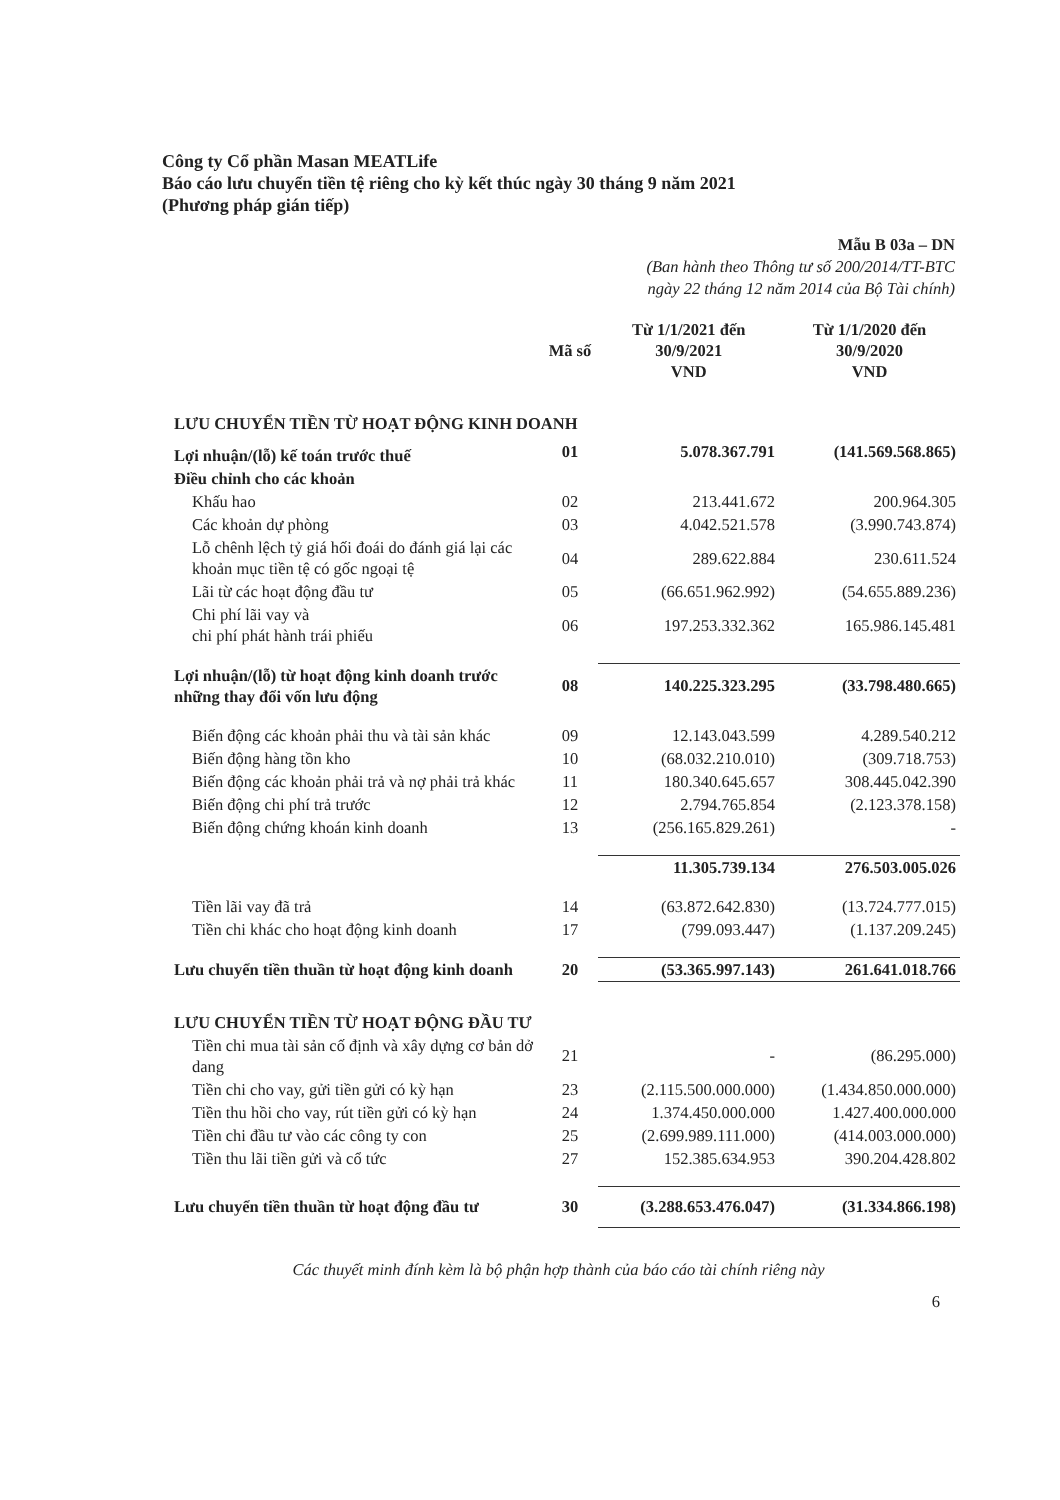Công ty Cổ phần Masan MEATLife
Báo cáo lưu chuyển tiền tệ riêng cho kỳ kết thúc ngày 30 tháng 9 năm 2021
(Phương pháp gián tiếp)
Mẫu B 03a – DN
(Ban hành theo Thông tư số 200/2014/TT-BTC
ngày 22 tháng 12 năm 2014 của Bộ Tài chính)
| | Mã số | Từ 1/1/2021 đến 30/9/2021 VND | Từ 1/1/2020 đến 30/9/2020 VND |
| --- | --- | --- | --- |
| LƯU CHUYỂN TIỀN TỪ HOẠT ĐỘNG KINH DOANH | | | |
| Lợi nhuận/(lỗ) kế toán trước thuế | 01 | 5.078.367.791 | (141.569.568.865) |
| Điều chỉnh cho các khoản | | | |
| Khấu hao | 02 | 213.441.672 | 200.964.305 |
| Các khoản dự phòng | 03 | 4.042.521.578 | (3.990.743.874) |
| Lỗ chênh lệch tỷ giá hối đoái do đánh giá lại các khoản mục tiền tệ có gốc ngoại tệ | 04 | 289.622.884 | 230.611.524 |
| Lãi từ các hoạt động đầu tư | 05 | (66.651.962.992) | (54.655.889.236) |
| Chi phí lãi vay và chi phí phát hành trái phiếu | 06 | 197.253.332.362 | 165.986.145.481 |
| Lợi nhuận/(lỗ) từ hoạt động kinh doanh trước những thay đổi vốn lưu động | 08 | 140.225.323.295 | (33.798.480.665) |
| Biến động các khoản phải thu và tài sản khác | 09 | 12.143.043.599 | 4.289.540.212 |
| Biến động hàng tồn kho | 10 | (68.032.210.010) | (309.718.753) |
| Biến động các khoản phải trả và nợ phải trả khác | 11 | 180.340.645.657 | 308.445.042.390 |
| Biến động chi phí trả trước | 12 | 2.794.765.854 | (2.123.378.158) |
| Biến động chứng khoán kinh doanh | 13 | (256.165.829.261) | - |
| | | 11.305.739.134 | 276.503.005.026 |
| Tiền lãi vay đã trả | 14 | (63.872.642.830) | (13.724.777.015) |
| Tiền chi khác cho hoạt động kinh doanh | 17 | (799.093.447) | (1.137.209.245) |
| Lưu chuyển tiền thuần từ hoạt động kinh doanh | 20 | (53.365.997.143) | 261.641.018.766 |
| LƯU CHUYỂN TIỀN TỪ HOẠT ĐỘNG ĐẦU TƯ | | | |
| Tiền chi mua tài sản cố định và xây dựng cơ bản dở dang | 21 | - | (86.295.000) |
| Tiền chi cho vay, gửi tiền gửi có kỳ hạn | 23 | (2.115.500.000.000) | (1.434.850.000.000) |
| Tiền thu hồi cho vay, rút tiền gửi có kỳ hạn | 24 | 1.374.450.000.000 | 1.427.400.000.000 |
| Tiền chi đầu tư vào các công ty con | 25 | (2.699.989.111.000) | (414.003.000.000) |
| Tiền thu lãi tiền gửi và cổ tức | 27 | 152.385.634.953 | 390.204.428.802 |
| Lưu chuyển tiền thuần từ hoạt động đầu tư | 30 | (3.288.653.476.047) | (31.334.866.198) |
Các thuyết minh đính kèm là bộ phận hợp thành của báo cáo tài chính riêng này
6